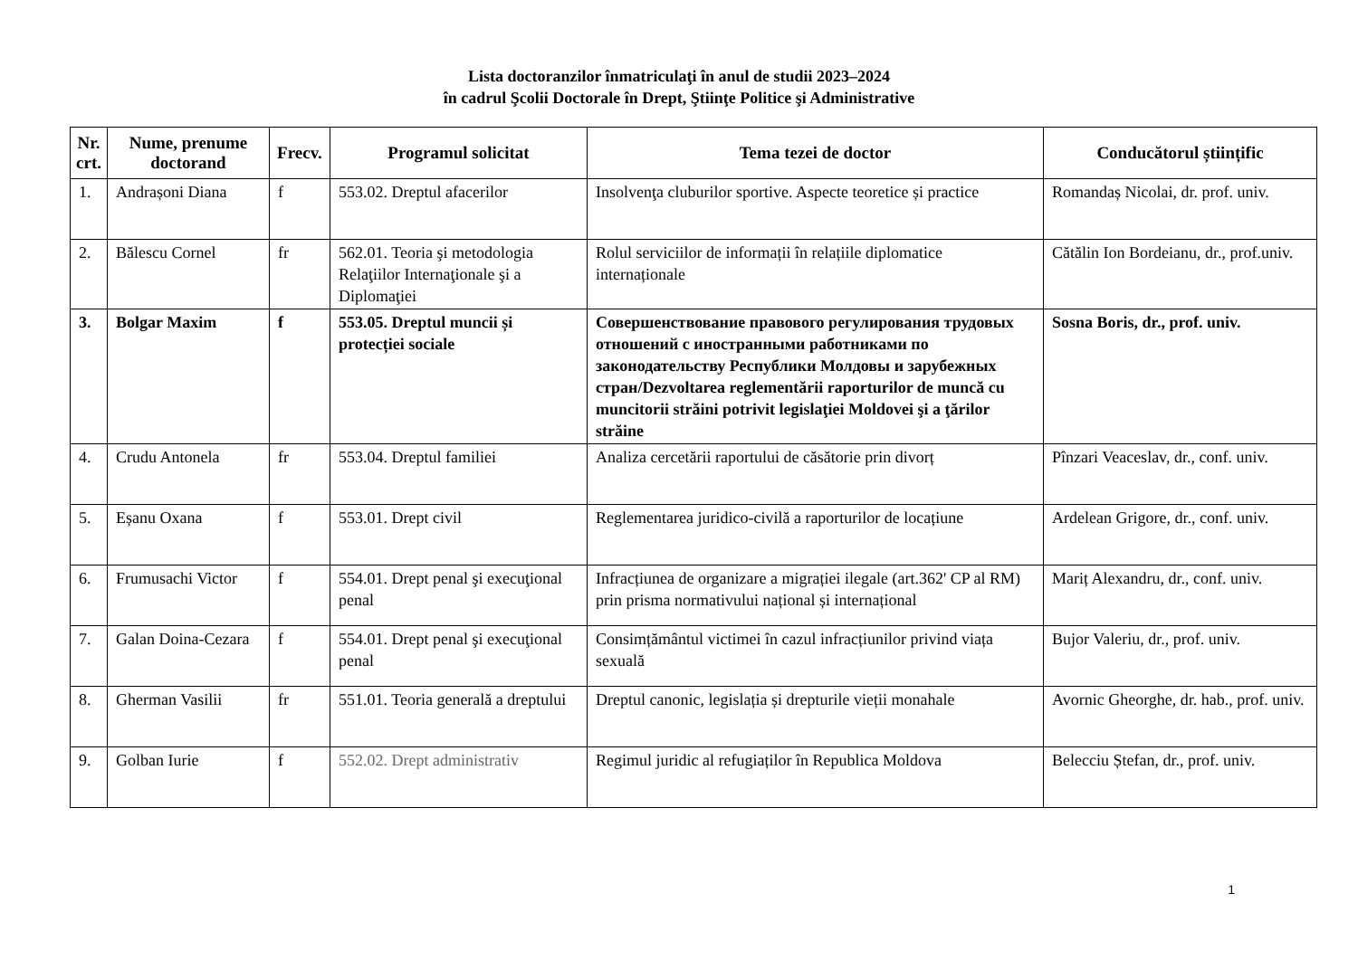Lista doctoranzilor înmatriculaţi în anul de studii 2023–2024
în cadrul Şcolii Doctorale în Drept, Ştiinţe Politice şi Administrative
| Nr. crt. | Nume, prenume doctorand | Frecv. | Programul solicitat | Tema tezei de doctor | Conducătorul științific |
| --- | --- | --- | --- | --- | --- |
| 1. | Andrașoni Diana | f | 553.02. Dreptul afacerilor | Insolvenţa cluburilor sportive. Aspecte teoretice și practice | Romandaș Nicolai, dr. prof. univ. |
| 2. | Bălescu Cornel | fr | 562.01. Teoria şi metodologia Relaţiilor Internaţionale şi a Diplomaţiei | Rolul serviciilor de informații în relațiile diplomatice internaționale | Cătălin Ion Bordeianu, dr., prof.univ. |
| 3. | Bolgar Maxim | f | 553.05. Dreptul muncii și protecției sociale | Совершенствование правового регулирования трудовых отношений с иностранными работниками по законодательству Республики Молдовы и зарубежных стран/Dezvoltarea reglementării raporturilor de muncă cu muncitorii străini potrivit legislaţiei Moldovei şi a ţărilor străine | Sosna Boris, dr., prof. univ. |
| 4. | Crudu Antonela | fr | 553.04. Dreptul familiei | Analiza cercetării raportului de căsătorie prin divorț | Pînzari Veaceslav, dr., conf. univ. |
| 5. | Eșanu Oxana | f | 553.01. Drept civil | Reglementarea juridico-civilă a raporturilor de locațiune | Ardelean Grigore, dr., conf. univ. |
| 6. | Frumusachi Victor | f | 554.01. Drept penal şi execuţional penal | Infracțiunea de organizare a migrației ilegale (art.362' CP al RM) prin prisma normativului național și internațional | Mariț Alexandru, dr., conf. univ. |
| 7. | Galan Doina-Cezara | f | 554.01. Drept penal şi execuţional penal | Consimțământul victimei în cazul infracțiunilor privind viața sexuală | Bujor Valeriu, dr., prof. univ. |
| 8. | Gherman Vasilii | fr | 551.01. Teoria generală a dreptului | Dreptul canonic, legislația și drepturile vieții monahale | Avornic Gheorghe, dr. hab., prof. univ. |
| 9. | Golban Iurie | f | 552.02. Drept administrativ | Regimul juridic al refugiaților în Republica Moldova | Belecciu Ștefan, dr., prof. univ. |
1